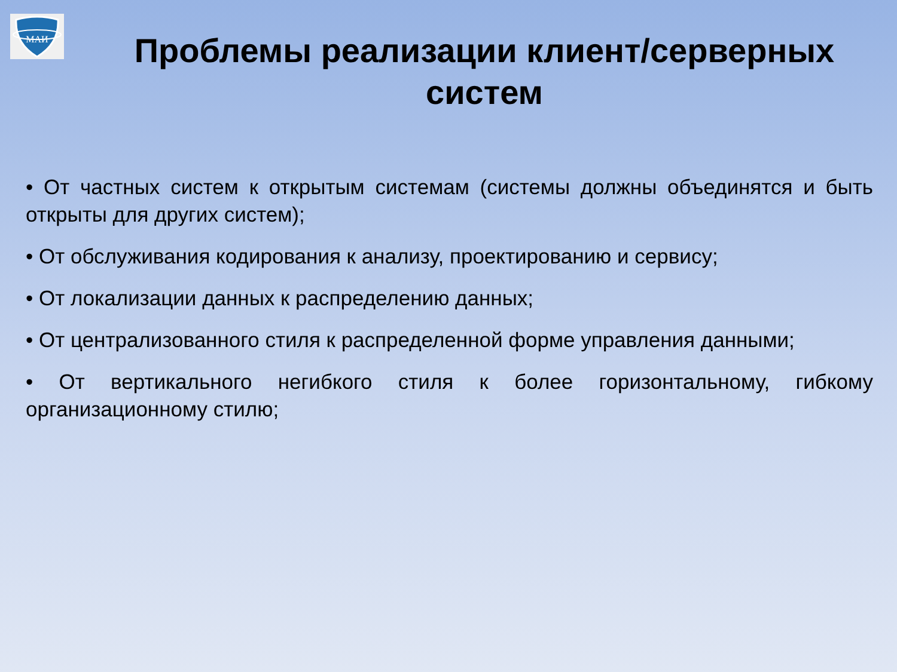МАИ
Проблемы реализации клиент/серверных
систем
• От частных систем к открытым системам (системы должны объединятся и быть открыты для других систем);
• От обслуживания кодирования к анализу, проектированию и сервису;
• От локализации данных к распределению данных;
• От централизованного стиля к распределенной форме управления данными;
• От вертикального негибкого стиля к более горизонтальному, гибкому организационному стилю;